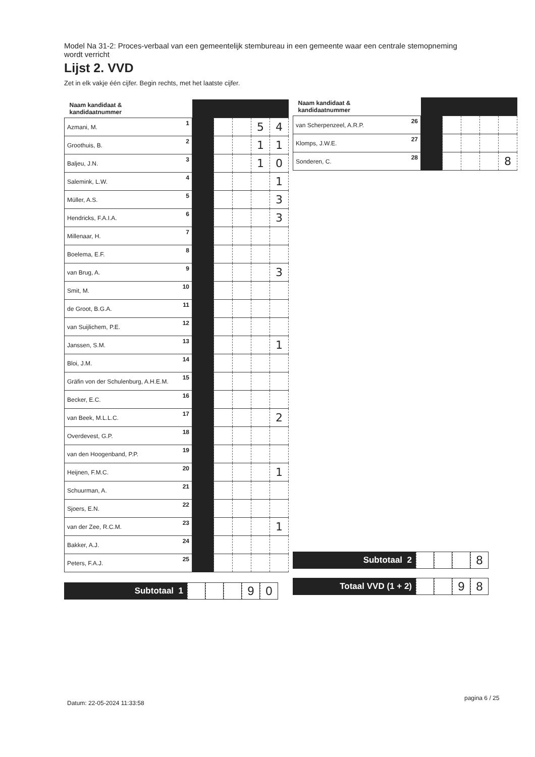Model Na 31-2: Proces-verbaal van een gemeentelijk stembureau in een gemeente waar een centrale stemopneming wordt verricht
Lijst 2. VVD
Zet in elk vakje één cijfer. Begin rechts, met het laatste cijfer.
| Naam kandidaat & kandidaatnummer | | | | | | |
| --- | --- | --- | --- | --- | --- | --- |
| Azmani, M. | 1 | | | | 5 | 4 |
| Groothuis, B. | 2 | | | | 1 | 1 |
| Baljeu, J.N. | 3 | | | | 1 | 0 |
| Salemink, L.W. | 4 | | | | | 1 |
| Müller, A.S. | 5 | | | | | 3 |
| Hendricks, F.A.I.A. | 6 | | | | | 3 |
| Millenaar, H. | 7 | | | | | |
| Boelema, E.F. | 8 | | | | | |
| van Brug, A. | 9 | | | | | 3 |
| Smit, M. | 10 | | | | | |
| de Groot, B.G.A. | 11 | | | | | |
| van Suijlichem, P.E. | 12 | | | | | |
| Janssen, S.M. | 13 | | | | | 1 |
| Bloi, J.M. | 14 | | | | | |
| Gräfin von der Schulenburg, A.H.E.M. | 15 | | | | | |
| Becker, E.C. | 16 | | | | | |
| van Beek, M.L.L.C. | 17 | | | | | 2 |
| Overdevest, G.P. | 18 | | | | | |
| van den Hoogenband, P.P. | 19 | | | | | |
| Heijnen, F.M.C. | 20 | | | | | 1 |
| Schuurman, A. | 21 | | | | | |
| Sjoers, E.N. | 22 | | | | | |
| van der Zee, R.C.M. | 23 | | | | | 1 |
| Bakker, A.J. | 24 | | | | | |
| Peters, F.A.J. | 25 | | | | | |
Subtotaal 1
9 0
| Naam kandidaat & kandidaatnummer | | | | | | |
| --- | --- | --- | --- | --- | --- | --- |
| van Scherpenzeel, A.R.P. | 26 | | | | | |
| Klomps, J.W.E. | 27 | | | | | |
| Sonderen, C. | 28 | | | | | 8 |
Subtotaal 2
8
Totaal VVD (1 + 2)
9 8
Datum: 22-05-2024 11:33:58
pagina 6 / 25